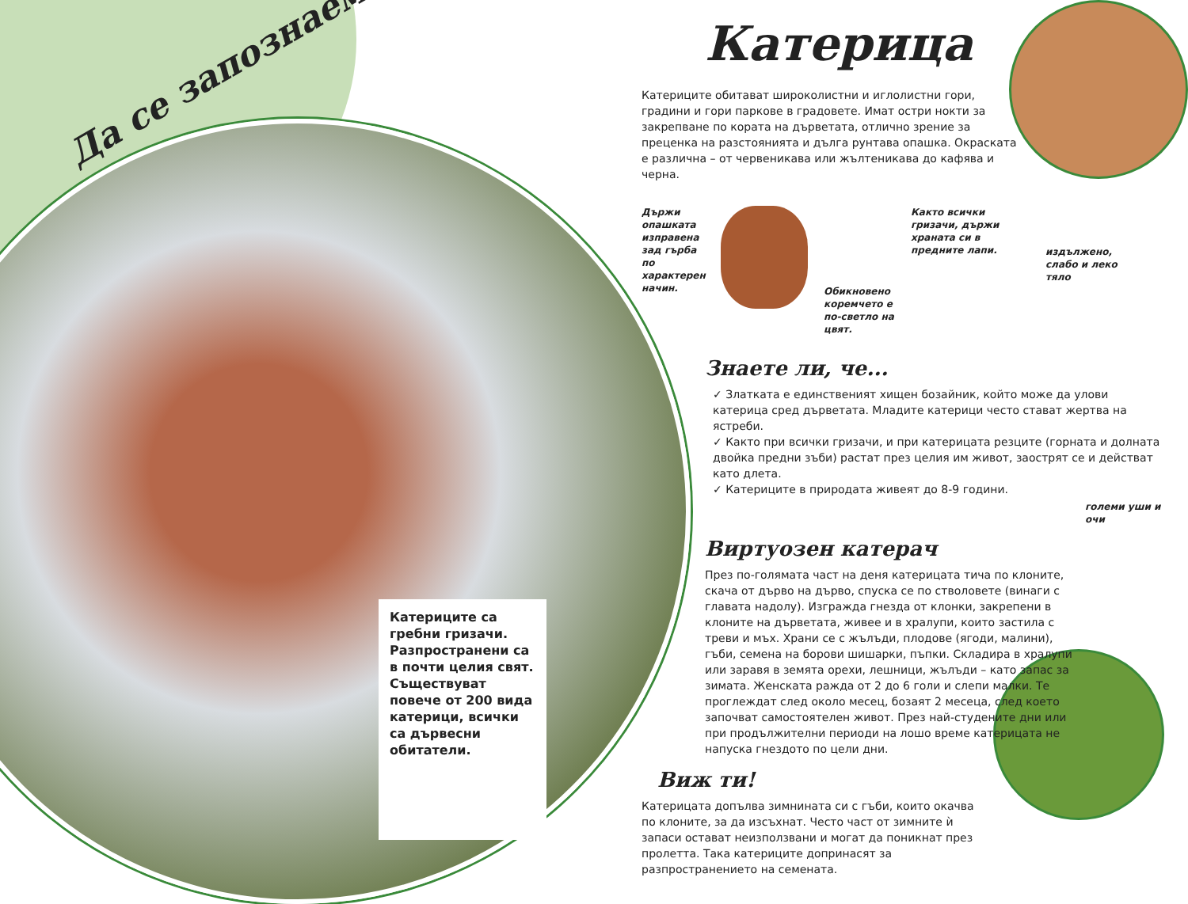Да се запознаем!
Катериците са гребни гризачи. Разпространени са в почти целия свят. Съществуват повече от 200 вида катерици, всички са дървесни обитатели.
Катерица
Катериците обитават широколистни и иглолистни гори, градини и гори паркове в градовете. Имат остри нокти за закрепване по кората на дърветата, отлично зрение за преценка на разстоянията и дълга рунтава опашка. Окраската е различна – от червеникава или жълтеникава до кафява и черна.
Държи опашката изправена зад гърба по характерен начин.
Обикновено коремчето е по-светло на цвят.
Както всички гризачи, държи храната си в предните лапи.
издължено, слабо и леко тяло
Знаете ли, че...
✓ Златката е единственият хищен бозайник, който може да улови катерица сред дърветата. Младите катерици често стават жертва на ястреби.
✓ Както при всички гризачи, и при катерицата резците (горната и долната двойка предни зъби) растат през целия им живот, заострят се и действат като длета.
✓ Катериците в природата живеят до 8-9 години.
големи уши и очи
Виртуозен катерач
През по-голямата част на деня катерицата тича по клоните, скача от дърво на дърво, спуска се по стволовете (винаги с главата надолу). Изгражда гнезда от клонки, закрепени в клоните на дърветата, живее и в хралупи, които застила с треви и мъх. Храни се с жълъди, плодове (ягоди, малини), гъби, семена на борови шишарки, пъпки. Складира в хралупи или заравя в земята орехи, лешници, жълъди – като запас за зимата. Женската ражда от 2 до 6 голи и слепи малки. Те проглеждат след около месец, бозаят 2 месеца, след което започват самостоятелен живот. През най-студените дни или при продължителни периоди на лошо време катерицата не напуска гнездото по цели дни.
Виж ти!
Катерицата допълва зимнината си с гъби, които окачва по клоните, за да изсъхнат. Често част от зимните ѝ запаси остават неизползвани и могат да поникнат през пролетта. Така катериците допринасят за разпространението на семената.